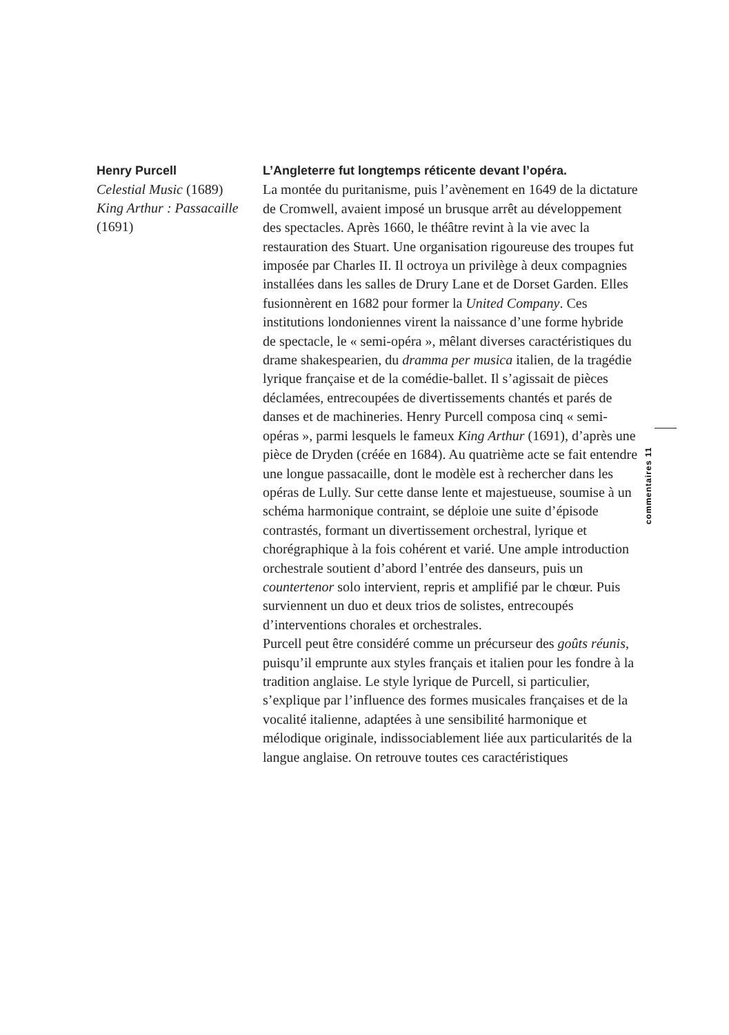Henry Purcell
Celestial Music (1689)
King Arthur : Passacaille
(1691)
L’Angleterre fut longtemps réticente devant l’opéra.
La montée du puritanisme, puis l’avènement en 1649 de la dictature de Cromwell, avaient imposé un brusque arrêt au développement des spectacles. Après 1660, le théâtre revint à la vie avec la restauration des Stuart. Une organisation rigoureuse des troupes fut imposée par Charles II. Il octroya un privilège à deux compagnies installées dans les salles de Drury Lane et de Dorset Garden. Elles fusionnèrent en 1682 pour former la United Company. Ces institutions londoniennes virent la naissance d’une forme hybride de spectacle, le « semi-opéra », mêlant diverses caractéristiques du drame shakespearien, du dramma per musica italien, de la tragédie lyrique française et de la comédie-ballet. Il s’agissait de pièces déclamées, entrecoupées de divertissements chantés et parés de danses et de machineries. Henry Purcell composa cinq « semi-opéras », parmi lesquels le fameux King Arthur (1691), d’après une pièce de Dryden (créée en 1684). Au quatrième acte se fait entendre une longue passacaille, dont le modèle est à rechercher dans les opéras de Lully. Sur cette danse lente et majestueuse, soumise à un schéma harmonique contraint, se déploie une suite d’épisode contrastés, formant un divertissement orchestral, lyrique et chorégraphique à la fois cohérent et varié. Une ample introduction orchestrale soutient d’abord l’entrée des danseurs, puis un countertenor solo intervient, repris et amplifié par le chœur. Puis surviennent un duo et deux trios de solistes, entrecoupés d’interventions chorales et orchestrales.
Purcell peut être considéré comme un précurseur des goûts réunis, puisqu’il emprunte aux styles français et italien pour les fondre à la tradition anglaise. Le style lyrique de Purcell, si particulier, s’explique par l’influence des formes musicales françaises et de la vocalité italienne, adaptées à une sensibilité harmonique et mélodique originale, indissociablement liée aux particularités de la langue anglaise. On retrouve toutes ces caractéristiques
commentaires 11